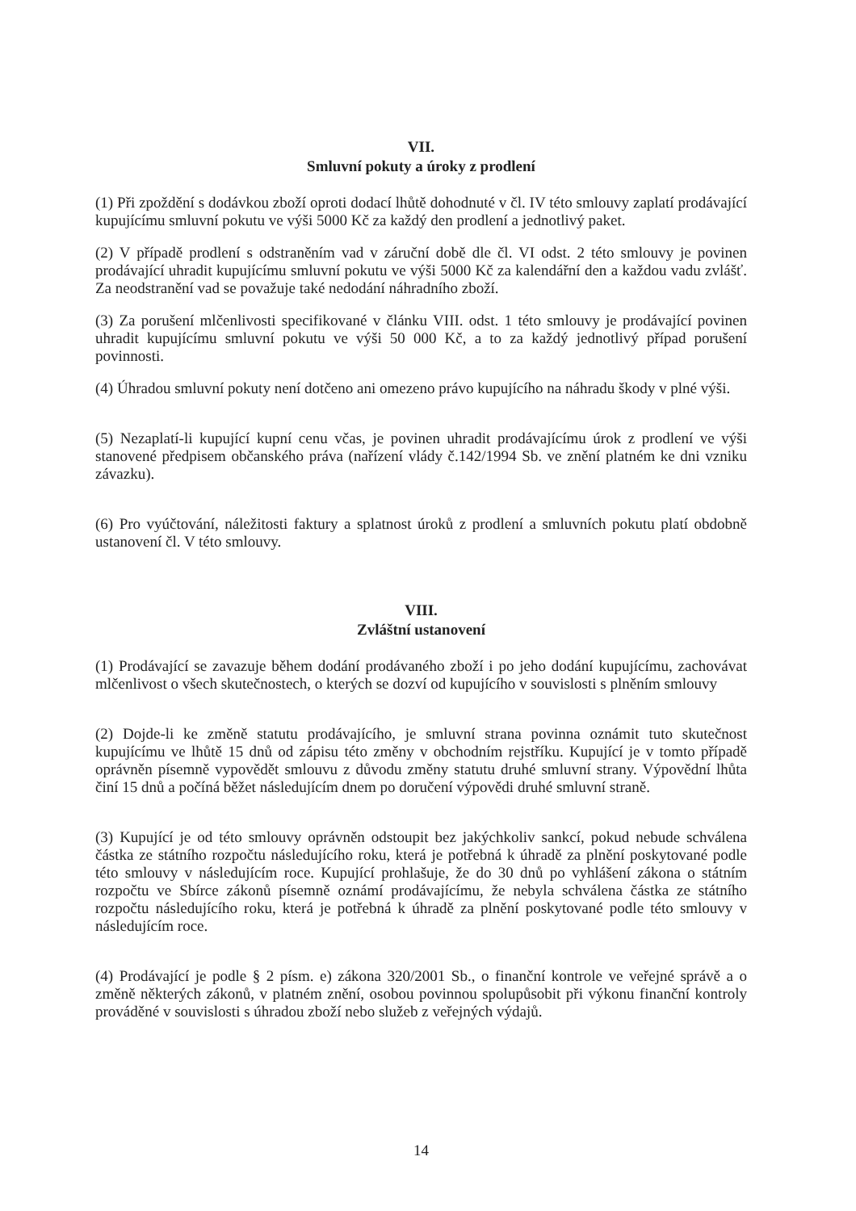VII.
Smluvní pokuty a úroky z prodlení
(1) Při zpoždění s dodávkou zboží oproti dodací lhůtě dohodnuté v čl. IV této smlouvy zaplatí prodávající kupujícímu smluvní pokutu ve výši 5000 Kč za každý den prodlení a jednotlivý paket.
(2) V případě prodlení s odstraněním vad v záruční době dle čl. VI odst. 2 této smlouvy je povinen prodávající uhradit kupujícímu smluvní pokutu ve výši 5000 Kč za kalendářní den a každou vadu zvlášť. Za neodstranění vad se považuje také nedodání náhradního zboží.
(3) Za porušení mlčenlivosti specifikované v článku VIII. odst. 1 této smlouvy je prodávající povinen uhradit kupujícímu smluvní pokutu ve výši 50 000 Kč, a to za každý jednotlivý případ porušení povinnosti.
(4) Úhradou smluvní pokuty není dotčeno ani omezeno právo kupujícího na náhradu škody v plné výši.
(5) Nezaplatí-li kupující kupní cenu včas, je povinen uhradit prodávajícímu úrok z prodlení ve výši stanovené předpisem občanského práva (nařízení vlády č.142/1994 Sb. ve znění platném ke dni vzniku závazku).
(6) Pro vyúčtování, náležitosti faktury a splatnost úroků z prodlení a smluvních pokutu platí obdobně ustanovení čl. V této smlouvy.
VIII.
Zvláštní ustanovení
(1) Prodávající se zavazuje během dodání prodávaného zboží i po jeho dodání kupujícímu, zachovávat mlčenlivost o všech skutečnostech, o kterých se dozví od kupujícího v souvislosti s plněním smlouvy
(2) Dojde-li ke změně statutu prodávajícího, je smluvní strana povinna oznámit tuto skutečnost kupujícímu ve lhůtě 15 dnů od zápisu této změny v obchodním rejstříku. Kupující je v tomto případě oprávněn písemně vypovědět smlouvu z důvodu změny statutu druhé smluvní strany. Výpovědní lhůta činí 15 dnů a počíná běžet následujícím dnem po doručení výpovědi druhé smluvní straně.
(3) Kupující je od této smlouvy oprávněn odstoupit bez jakýchkoliv sankcí, pokud nebude schválena částka ze státního rozpočtu následujícího roku, která je potřebná k úhradě za plnění poskytované podle této smlouvy v následujícím roce. Kupující prohlašuje, že do 30 dnů po vyhlášení zákona o státním rozpočtu ve Sbírce zákonů písemně oznámí prodávajícímu, že nebyla schválena částka ze státního rozpočtu následujícího roku, která je potřebná k úhradě za plnění poskytované podle této smlouvy v následujícím roce.
(4) Prodávající je podle § 2 písm. e) zákona 320/2001 Sb., o finanční kontrole ve veřejné správě a o změně některých zákonů, v platném znění, osobou povinnou spolupůsobit při výkonu finanční kontroly prováděné v souvislosti s úhradou zboží nebo služeb z veřejných výdajů.
14